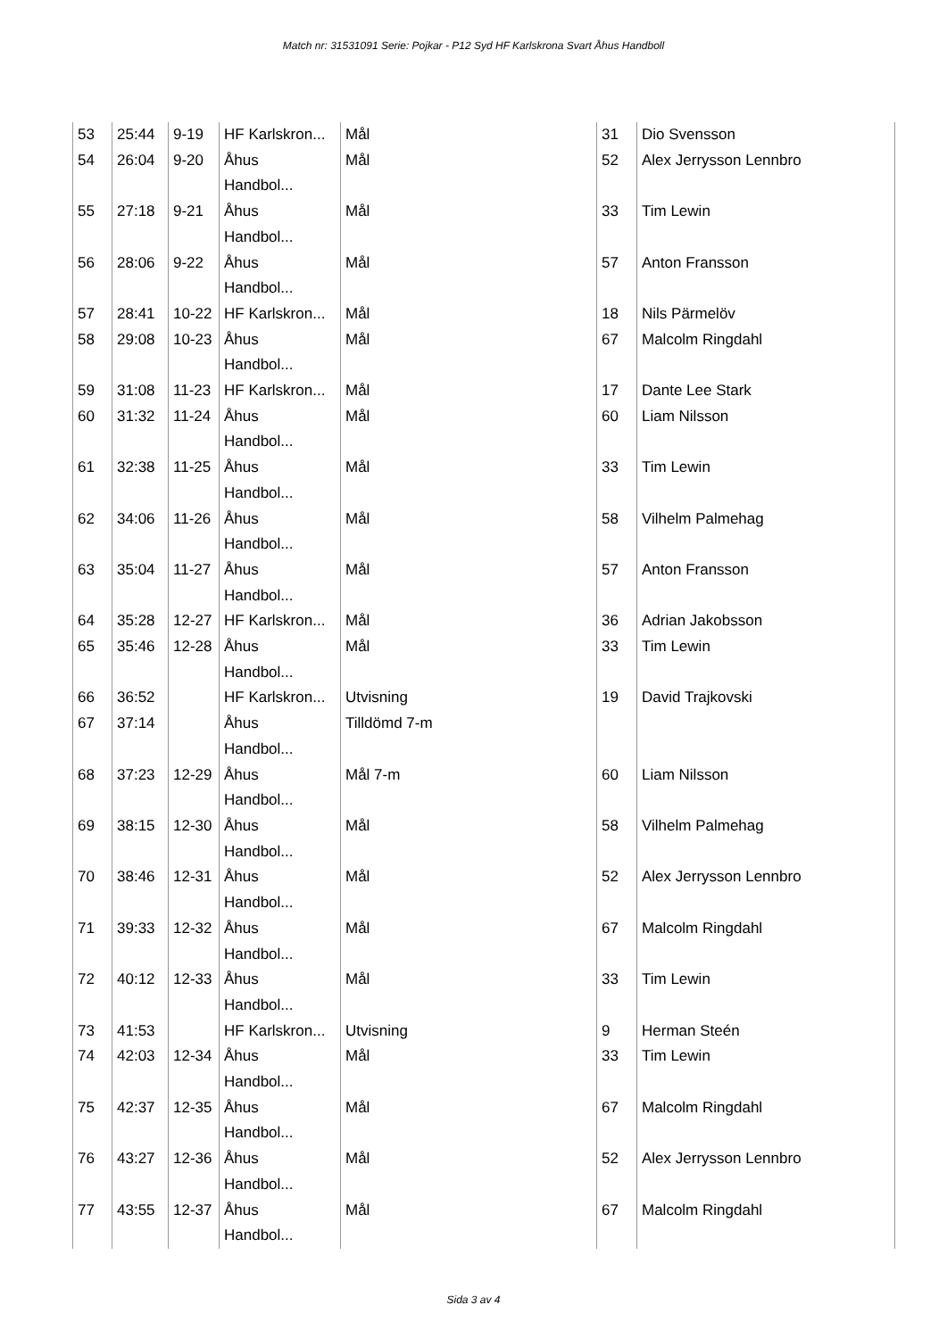Match nr: 31531091 Serie: Pojkar - P12 Syd HF Karlskrona Svart Åhus Handboll
| 53 | 25:44 | 9-19 | HF Karlskron... | Mål | 31 | Dio Svensson |
| 54 | 26:04 | 9-20 | Åhus Handbol... | Mål | 52 | Alex Jerrysson Lennbro |
| 55 | 27:18 | 9-21 | Åhus Handbol... | Mål | 33 | Tim Lewin |
| 56 | 28:06 | 9-22 | Åhus Handbol... | Mål | 57 | Anton Fransson |
| 57 | 28:41 | 10-22 | HF Karlskron... | Mål | 18 | Nils Pärmelöv |
| 58 | 29:08 | 10-23 | Åhus Handbol... | Mål | 67 | Malcolm Ringdahl |
| 59 | 31:08 | 11-23 | HF Karlskron... | Mål | 17 | Dante Lee Stark |
| 60 | 31:32 | 11-24 | Åhus Handbol... | Mål | 60 | Liam Nilsson |
| 61 | 32:38 | 11-25 | Åhus Handbol... | Mål | 33 | Tim Lewin |
| 62 | 34:06 | 11-26 | Åhus Handbol... | Mål | 58 | Vilhelm Palmehag |
| 63 | 35:04 | 11-27 | Åhus Handbol... | Mål | 57 | Anton Fransson |
| 64 | 35:28 | 12-27 | HF Karlskron... | Mål | 36 | Adrian Jakobsson |
| 65 | 35:46 | 12-28 | Åhus Handbol... | Mål | 33 | Tim Lewin |
| 66 | 36:52 | | HF Karlskron... | Utvisning | 19 | David Trajkovski |
| 67 | 37:14 | | Åhus Handbol... | Tilldömd 7-m | | |
| 68 | 37:23 | 12-29 | Åhus Handbol... | Mål 7-m | 60 | Liam Nilsson |
| 69 | 38:15 | 12-30 | Åhus Handbol... | Mål | 58 | Vilhelm Palmehag |
| 70 | 38:46 | 12-31 | Åhus Handbol... | Mål | 52 | Alex Jerrysson Lennbro |
| 71 | 39:33 | 12-32 | Åhus Handbol... | Mål | 67 | Malcolm Ringdahl |
| 72 | 40:12 | 12-33 | Åhus Handbol... | Mål | 33 | Tim Lewin |
| 73 | 41:53 | | HF Karlskron... | Utvisning | 9 | Herman Steén |
| 74 | 42:03 | 12-34 | Åhus Handbol... | Mål | 33 | Tim Lewin |
| 75 | 42:37 | 12-35 | Åhus Handbol... | Mål | 67 | Malcolm Ringdahl |
| 76 | 43:27 | 12-36 | Åhus Handbol... | Mål | 52 | Alex Jerrysson Lennbro |
| 77 | 43:55 | 12-37 | Åhus Handbol... | Mål | 67 | Malcolm Ringdahl |
Sida 3 av 4